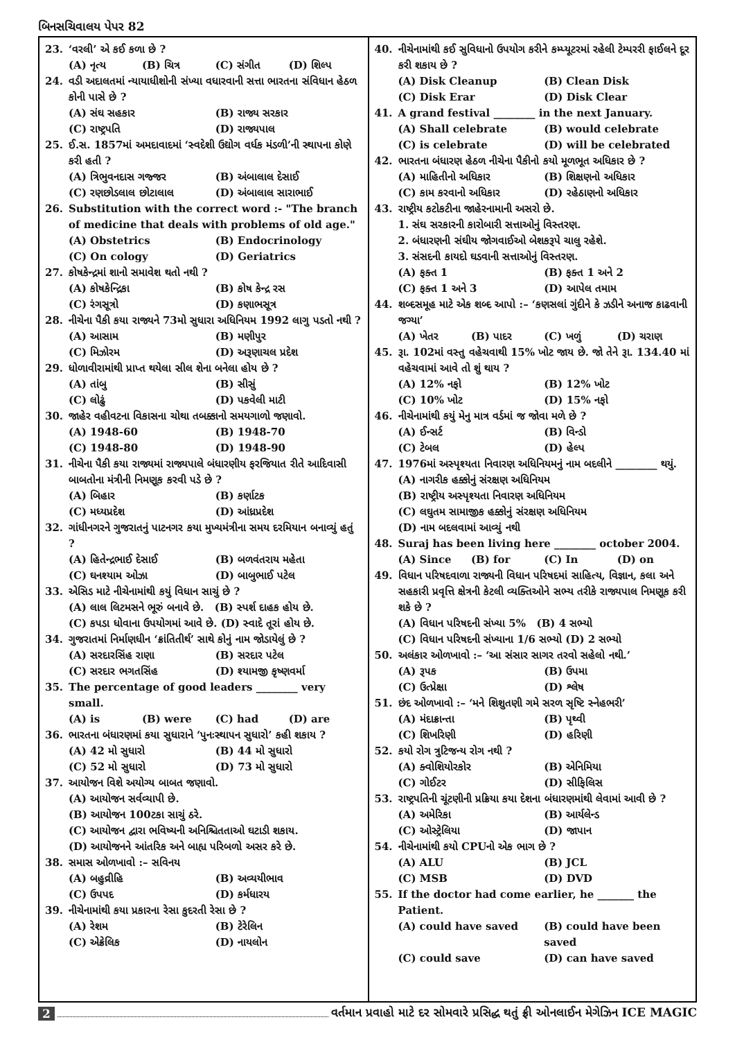બિનસચિવાલય પેપર 82
23. ‘વરલી’ એ કઈ કળા છે ?
(A) નૃત્ય (B) ચિત્ર (C) સંગીત (D) શિલ્પ
24. વડી અદાલતમાં ન્યાયાધીશોની સંખ્યા વધારવાની સત્તા ભારતના સંવિધાન હેઠળ કોની પાસે છે ?
(A) સંઘ સહકાર (B) રાજ્ય સરકાર (C) રાષ્ટ્રપતિ (D) રાજ્યપાલ
25. ઈ.સ. 1857માં અમદાવાદમાં ‘સ્વદેશી ઉદ્યોગ વર્ધક મંડળી’ની સ્થાપના કોણે કરી હતી ?
(A) ત્રિભુવનદાસ ગજ્જર (B) અંબાલાલ દેસાઈ (C) રણછોડલાલ છોટાલાલ (D) અંબાલાલ સારાભાઈ
26. Substitution with the correct word :- "The branch of medicine that deals with problems of old age."
(A) Obstetrics (B) Endocrinology (C) On cology (D) Geriatrics
27. કોષકેન્દ્રમાં શાનો સમાવેશ થતો નથી ?
(A) કોષકેન્દ્રિકા (B) કોષ કેન્દ્ર રસ (C) રંગસૂત્રો (D) કણાભસૂત્ર
28. નીચેના પૈકી કયા રાજ્યને 73મો સુધારા અધિનિયમ 1992 લાગુ પડતો નથી ?
(A) આસામ (B) મણીપુર (C) મિઝોરમ (D) અરૂણાચલ પ્રદેશ
29. ધોળાવીરામાંથી પ્રાપ્ત થયેલા સીલ શેના બનેલા હોય છે ?
(A) તાંબુ (B) સીસું (C) લોઢું (D) પકવેલી માટી
30. જાહેર વહીવટના વિકાસના ચોથા તબક્કાનો સમયગાળો જણાવો.
(A) 1948-60 (B) 1948-70 (C) 1948-80 (D) 1948-90
31. નીચેના પૈકી કયા રાજ્યમાં રાજ્યપાલે બંધારણીય ફરજિયાત રીતે આદિવાસી બાબતોના મંત્રીની નિમણૂક કરવી પડે છે ?
(A) બિહાર (B) કર્ણાટક (C) મધ્યપ્રદેશ (D) આંધ્રપ્રદેશ
32. ગાંધીનગરને ગુજરાતનું પાટનગર કયા મુખ્યમંત્રીના સમય દરમિયાન બનાવ્યું હતું ?
(A) હિતેન્દ્રભાઈ દેસાઈ (B) બળવંતરાય મહેતા (C) ઘનશ્યામ ઓઝા (D) બાબુભાઈ પટેલ
33. એસિડ માટે નીચેનામાંથી કયું વિધાન સાચું છે ?
(A) લાલ લિટમસને ભૂરું બનાવે છે. (B) સ્પર્શ દાહક હોય છે.
(C) કપડા ધોવાના ઉપયોગમાં આવે છે. (D) સ્વાદે તૂરાં હોય છે.
34. ગુજરાતમાં નિર્માણધીન ‘ક્રાંતિતીર્થ’ સાથે કોનું નામ જોડાયેલું છે ?
(A) સરદારસિંહ રાણા (B) સરદાર પટેલ (C) સરદાર ભગતસિંહ (D) શ્યામજી કૃષ્ણવર્મા
35. The percentage of good leaders ________ very small.
(A) is (B) were (C) had (D) are
36. ભારતના બંધારણમાં કયા સુધારાને ‘પુનઃસ્થાપન સુધારો’ કહી શકાય ?
(A) 42 મો સુધારો (B) 44 મો સુધારો (C) 52 મો સુધારો (D) 73 મો સુધારો
37. આયોજન વિશે અયોગ્ય બાબત જણાવો.
(A) આયોજન સર્વવ્યાપી છે.
(B) આયોજન 100ટકા સાચું ઠરે.
(C) આયોજન દ્વારા ભવિષ્યની અનિશ્ચિતતાઓ ઘટાડી શકાય.
(D) આયોજનને આંતરિક અને બાહ્ય પરિબળો અસર કરે છે.
38. સમાસ ઓળખાવો :– સવિનય
(A) બહુવ્રીહિ (B) અવ્યયીભાવ (C) ઉપપદ (D) કર્મધારય
39. નીચેનામાંથી કયા પ્રકારના રેસા કુદરતી રેસા છે ?
(A) રેશમ (B) ટેરેલિન (C) એક્રેલિક (D) નાયલોન
40. નીચેનામાંથી કઈ સુવિધાનો ઉપયોગ કરીને કમ્પ્યૂટરમાં રહેલી ટેમ્પરરી ફાઈલને દૂર કરી શકાય છે ?
(A) Disk Cleanup (B) Clean Disk (C) Disk Erar (D) Disk Clear
41. A grand festival ________ in the next January.
(A) Shall celebrate (B) would celebrate (C) is celebrate (D) will be celebrated
42. ભારતના બંધારણ હેઠળ નીચેના પૈકીનો કયો મૂળભૂત અધિકાર છે ?
(A) માહિતીનો અધિકાર (B) શિક્ષણનો અધિકાર (C) કામ કરવાનો અધિકાર (D) રહેઠાણનો અધિકાર
43. રાષ્ટ્રીય કટોકટીના જાહેરનામાની અસરો છે.
1. સંઘ સરકારની કારોબારી સત્તાઓનું વિસ્તરણ.
2. બંધારણની સંઘીય જોગવાઈઓ બેશકરૂપે ચાલુ રહેશે.
3. સંસદની કાયદો ઘડવાની સત્તાઓનું વિસ્તરણ.
(A) ફક્ત 1 (B) ફક્ત 1 અને 2 (C) ફક્ત 1 અને 3 (D) આપેલ તમામ
44. શબ્દસમૂહ માટે એક શબ્દ આપો :– ‘કણસલાં ગુંદીને કે ઝડીને અનાજ કાઢવાની જગ્યા’
(A) ખેતર (B) પાદર (C) ખળું (D) ચરાણ
45. રૂા. 102માં વસ્તુ વહેચવાથી 15% ખોટ જાય છે. જો તેને રૂા. 134.40 માં વહેચવામાં આવે તો શું થાય ?
(A) 12% નફો (B) 12% ખોટ (C) 10% ખોટ (D) 15% નફો
46. નીચેનામાંથી કયું મેનુ માત્ર વર્ડમાં જ જોવા મળે છે ?
(A) ઈન્સર્ટ (B) વિન્ડો (C) ટેબલ (D) હેલ્પ
47. 1976માં અસ્પૃશ્યતા નિવારણ અધિનિયમનું નામ બદલીને ________ થયું.
(A) નાગરીક હક્કોનું સંરક્ષણ અધિનિયમ
(B) રાષ્ટ્રીય અસ્પૃશ્યતા નિવારણ અધિનિયમ
(C) લઘુતમ સામાજીક હક્કોનું સંરક્ષણ અધિનિયમ
(D) નામ બદલવામાં આવ્યું નથી
48. Suraj has been living here ________ october 2004.
(A) Since (B) for (C) In (D) on
49. વિધાન પરિષદવાળા રાજ્યની વિધાન પરિષદમાં સાહિત્ય, વિજ્ઞાન, કલા અને સહકારી પ્રવૃત્તિ ક્ષેત્રની કેટલી વ્યક્તિઓને સભ્ય તરીકે રાજ્યપાલ નિમણૂક કરી શકે છે ?
(A) વિધાન પરિષદની સંખ્યા 5% (B) 4 સભ્યો
(C) વિધાન પરિષદની સંખ્યાના 1/6 સભ્યો (D) 2 સભ્યો
50. અલંકાર ઓળખાવો :– ‘આ સંસાર સાગર તરવો સહેલો નથી.’
(A) રૂપક (B) ઉપમા (C) ઉત્પ્રેક્ષા (D) શ્લેષ
51. છંદ ઓળખાવો :– ‘મને શિશુતણી ગમે સરળ સૃષ્ટિ સ્નેહભરી’
(A) મંદાક્રાન્તા (B) પૃથ્વી (C) શિખરિણી (D) હરિણી
52. કયો રોગ ત્રુટિજન્ય રોગ નથી ?
(A) ક્વોશિયોરકોર (B) એનિમિયા (C) ગોઈટર (D) સીફિલિસ
53. રાષ્ટ્રપતિની ચૂંટણીની પ્રક્રિયા કયા દેશના બંધારણમાંથી લેવામાં આવી છે ?
(A) અમેરિકા (B) આર્યલેન્ડ (C) ઓસ્ટ્રેલિયા (D) જાપાન
54. નીચેનામાંથી કયો CPUનો એક ભાગ છે ?
(A) ALU (B) JCL (C) MSB (D) DVD
55. If the doctor had come earlier, he _______ the Patient.
(A) could have saved (B) could have been saved (C) could save (D) can have saved
2 વર્તમાન પ્રવાહો માટે દર સોમવારે પ્રસિદ્ધ થતું ફ્રી ઓનલાઈન મેગેઝિન ICE MAGIC